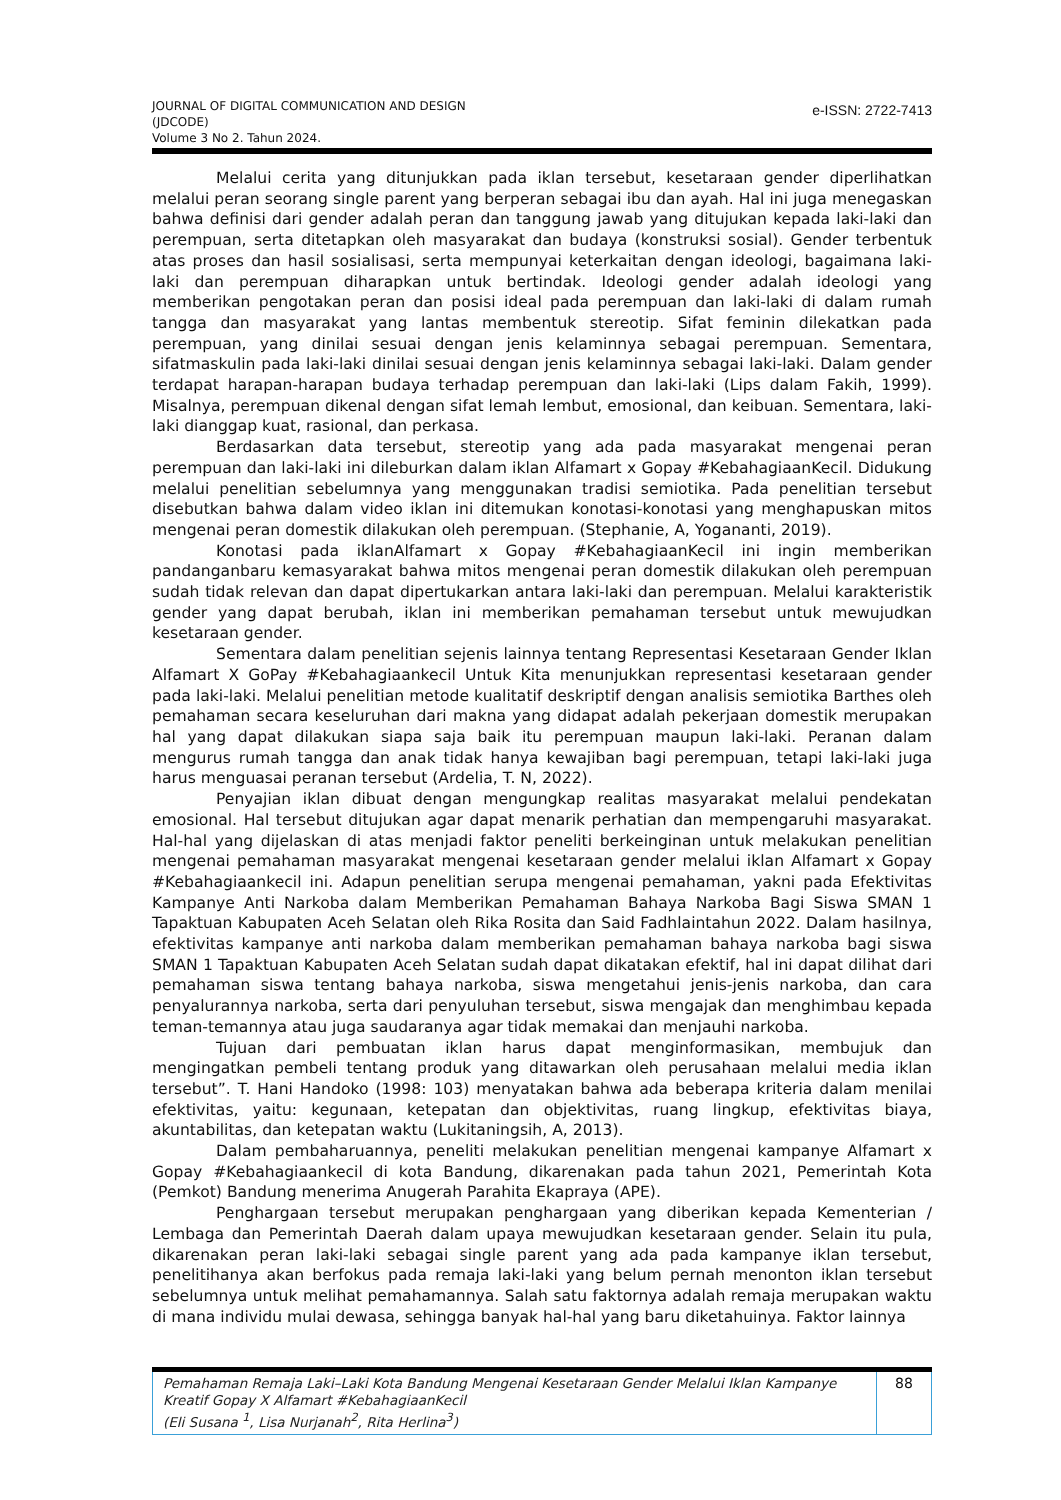JOURNAL OF DIGITAL COMMUNICATION AND DESIGN
(JDCODE)
Volume 3 No 2. Tahun 2024.
e-ISSN: 2722-7413
Melalui cerita yang ditunjukkan pada iklan tersebut, kesetaraan gender diperlihatkan melalui peran seorang single parent yang berperan sebagai ibu dan ayah. Hal ini juga menegaskan bahwa definisi dari gender adalah peran dan tanggung jawab yang ditujukan kepada laki-laki dan perempuan, serta ditetapkan oleh masyarakat dan budaya (konstruksi sosial). Gender terbentuk atas proses dan hasil sosialisasi, serta mempunyai keterkaitan dengan ideologi, bagaimana laki-laki dan perempuan diharapkan untuk bertindak. Ideologi gender adalah ideologi yang memberikan pengotakan peran dan posisi ideal pada perempuan dan laki-laki di dalam rumah tangga dan masyarakat yang lantas membentuk stereotip. Sifat feminin dilekatkan pada perempuan, yang dinilai sesuai dengan jenis kelaminnya sebagai perempuan. Sementara, sifatmaskulin pada laki-laki dinilai sesuai dengan jenis kelaminnya sebagai laki-laki. Dalam gender terdapat harapan-harapan budaya terhadap perempuan dan laki-laki (Lips dalam Fakih, 1999). Misalnya, perempuan dikenal dengan sifat lemah lembut, emosional, dan keibuan. Sementara, laki-laki dianggap kuat, rasional, dan perkasa.
Berdasarkan data tersebut, stereotip yang ada pada masyarakat mengenai peran perempuan dan laki-laki ini dileburkan dalam iklan Alfamart x Gopay #KebahagiaanKecil. Didukung melalui penelitian sebelumnya yang menggunakan tradisi semiotika. Pada penelitian tersebut disebutkan bahwa dalam video iklan ini ditemukan konotasi-konotasi yang menghapuskan mitos mengenai peran domestik dilakukan oleh perempuan. (Stephanie, A, Yogananti, 2019).
Konotasi pada iklanAlfamart x Gopay #KebahagiaanKecil ini ingin memberikan pandanganbaru kemasyarakat bahwa mitos mengenai peran domestik dilakukan oleh perempuan sudah tidak relevan dan dapat dipertukarkan antara laki-laki dan perempuan. Melalui karakteristik gender yang dapat berubah, iklan ini memberikan pemahaman tersebut untuk mewujudkan kesetaraan gender.
Sementara dalam penelitian sejenis lainnya tentang Representasi Kesetaraan Gender Iklan Alfamart X GoPay #Kebahagiaankecil Untuk Kita menunjukkan representasi kesetaraan gender pada laki-laki. Melalui penelitian metode kualitatif deskriptif dengan analisis semiotika Barthes oleh pemahaman secara keseluruhan dari makna yang didapat adalah pekerjaan domestik merupakan hal yang dapat dilakukan siapa saja baik itu perempuan maupun laki-laki. Peranan dalam mengurus rumah tangga dan anak tidak hanya kewajiban bagi perempuan, tetapi laki-laki juga harus menguasai peranan tersebut (Ardelia, T. N, 2022).
Penyajian iklan dibuat dengan mengungkap realitas masyarakat melalui pendekatan emosional. Hal tersebut ditujukan agar dapat menarik perhatian dan mempengaruhi masyarakat. Hal-hal yang dijelaskan di atas menjadi faktor peneliti berkeinginan untuk melakukan penelitian mengenai pemahaman masyarakat mengenai kesetaraan gender melalui iklan Alfamart x Gopay #Kebahagiaankecil ini. Adapun penelitian serupa mengenai pemahaman, yakni pada Efektivitas Kampanye Anti Narkoba dalam Memberikan Pemahaman Bahaya Narkoba Bagi Siswa SMAN 1 Tapaktuan Kabupaten Aceh Selatan oleh Rika Rosita dan Said Fadhlaintahun 2022. Dalam hasilnya, efektivitas kampanye anti narkoba dalam memberikan pemahaman bahaya narkoba bagi siswa SMAN 1 Tapaktuan Kabupaten Aceh Selatan sudah dapat dikatakan efektif, hal ini dapat dilihat dari pemahaman siswa tentang bahaya narkoba, siswa mengetahui jenis-jenis narkoba, dan cara penyalurannya narkoba, serta dari penyuluhan tersebut, siswa mengajak dan menghimbau kepada teman-temannya atau juga saudaranya agar tidak memakai dan menjauhi narkoba.
Tujuan dari pembuatan iklan harus dapat menginformasikan, membujuk dan mengingatkan pembeli tentang produk yang ditawarkan oleh perusahaan melalui media iklan tersebut”. T. Hani Handoko (1998: 103) menyatakan bahwa ada beberapa kriteria dalam menilai efektivitas, yaitu: kegunaan, ketepatan dan objektivitas, ruang lingkup, efektivitas biaya, akuntabilitas, dan ketepatan waktu (Lukitaningsih, A, 2013).
Dalam pembaharuannya, peneliti melakukan penelitian mengenai kampanye Alfamart x Gopay #Kebahagiaankecil di kota Bandung, dikarenakan pada tahun 2021, Pemerintah Kota (Pemkot) Bandung menerima Anugerah Parahita Ekapraya (APE).
Penghargaan tersebut merupakan penghargaan yang diberikan kepada Kementerian / Lembaga dan Pemerintah Daerah dalam upaya mewujudkan kesetaraan gender. Selain itu pula, dikarenakan peran laki-laki sebagai single parent yang ada pada kampanye iklan tersebut, penelitihanya akan berfokus pada remaja laki-laki yang belum pernah menonton iklan tersebut sebelumnya untuk melihat pemahamannya. Salah satu faktornya adalah remaja merupakan waktu di mana individu mulai dewasa, sehingga banyak hal-hal yang baru diketahuinya. Faktor lainnya
Pemahaman Remaja Laki–Laki Kota Bandung Mengenai Kesetaraan Gender Melalui Iklan Kampanye Kreatif Gopay X Alfamart #KebahagiaanKecil
(Eli Susana <sup>1</sup>, Lisa Nurjanah<sup>2</sup>, Rita Herlina<sup>3</sup>)
88